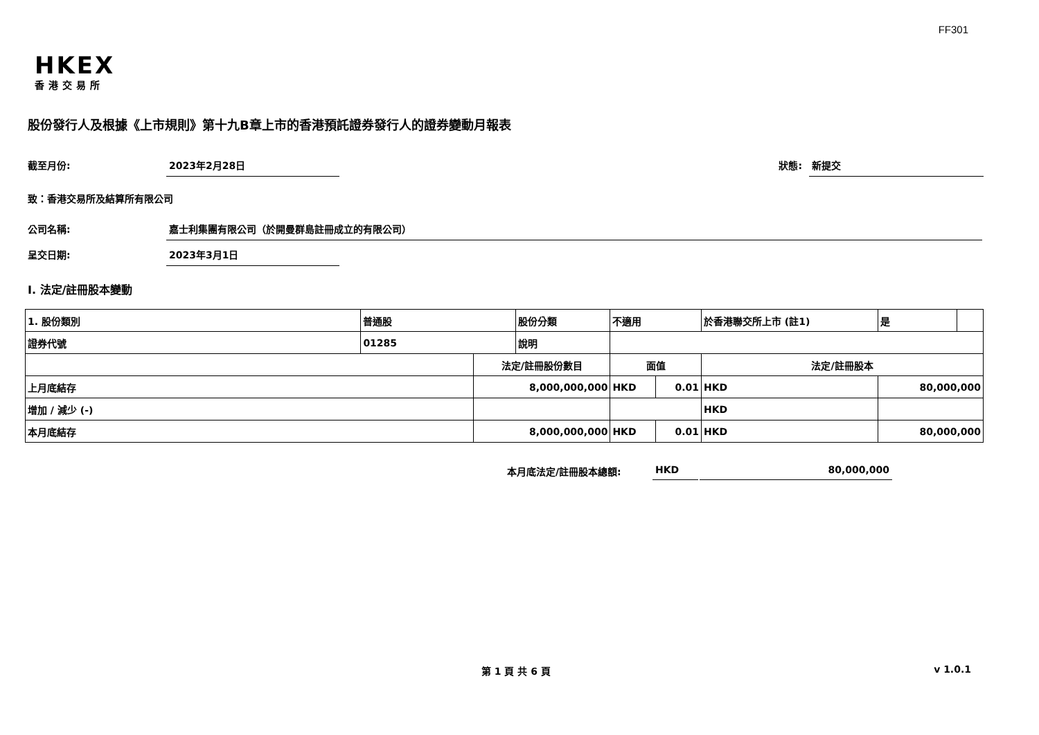FF301
HKEX
香港交易所
股份發行人及根據《上市規則》第十九B章上市的香港預託證券發行人的證券變動月報表
截至月份: 2023年2月28日 狀態: 新提交
致：香港交易所及結算所有限公司
公司名稱: 嘉士利集團有限公司（於開曼群島註冊成立的有限公司）
呈交日期: 2023年3月1日
I. 法定/註冊股本變動
| 1. 股份類別 | 普通股 | | 股份分類 | 不適用 | | 於香港聯交所上市 (註1) | | 是 | |
| 證券代號 | 01285 | | 說明 | | | | | | |
| | | 法定/註冊股份數目 | | 面值 | | 法定/註冊股本 | | | |
| 上月底結存 | | 8,000,000,000 | | HKD | 0.01 | HKD | 80,000,000 | | |
| 增加 / 減少 (-) | | | | | | HKD | | | |
| 本月底結存 | | 8,000,000,000 | | HKD | 0.01 | HKD | 80,000,000 | | |
本月底法定/註冊股本總額: HKD 80,000,000
第 1 頁 共 6 頁 v 1.0.1